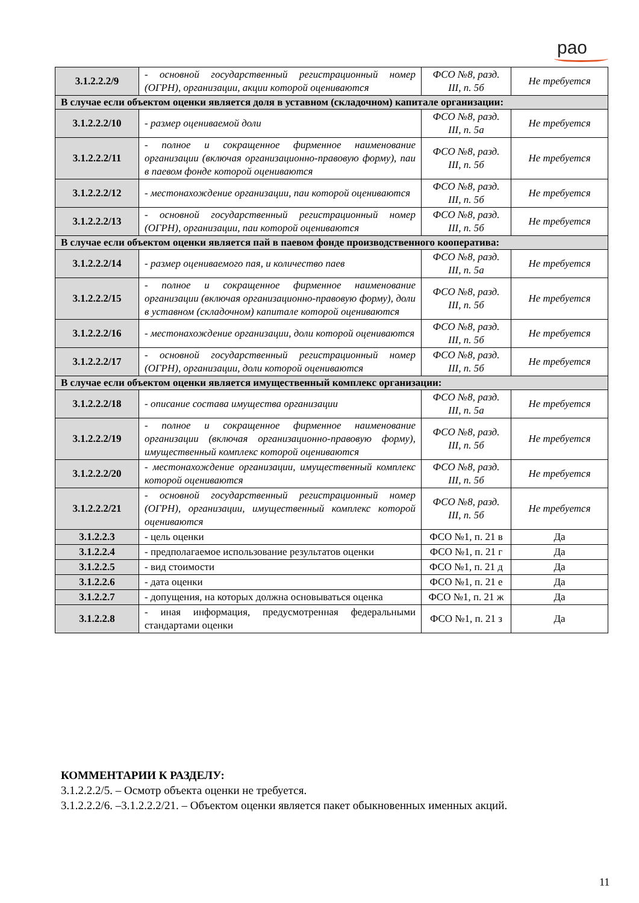рао
| 3.1.2.2.2/9 | - основной государственный регистрационный номер (ОГРН), организации, акции которой оцениваются | ФСО №8, разд. III, п. 5б | Не требуется |
| В случае если объектом оценки является доля в уставном (складочном) капитале организации: | | | |
| 3.1.2.2.2/10 | - размер оцениваемой доли | ФСО №8, разд. III, п. 5а | Не требуется |
| 3.1.2.2.2/11 | - полное и сокращенное фирменное наименование организации (включая организационно-правовую форму), паи в паевом фонде которой оцениваются | ФСО №8, разд. III, п. 5б | Не требуется |
| 3.1.2.2.2/12 | - местонахождение организации, паи которой оцениваются | ФСО №8, разд. III, п. 5б | Не требуется |
| 3.1.2.2.2/13 | - основной государственный регистрационный номер (ОГРН), организации, паи которой оцениваются | ФСО №8, разд. III, п. 5б | Не требуется |
| В случае если объектом оценки является пай в паевом фонде производственного кооператива: | | | |
| 3.1.2.2.2/14 | - размер оцениваемого пая, и количество паев | ФСО №8, разд. III, п. 5а | Не требуется |
| 3.1.2.2.2/15 | - полное и сокращенное фирменное наименование организации (включая организационно-правовую форму), доли в уставном (складочном) капитале которой оцениваются | ФСО №8, разд. III, п. 5б | Не требуется |
| 3.1.2.2.2/16 | - местонахождение организации, доли которой оцениваются | ФСО №8, разд. III, п. 5б | Не требуется |
| 3.1.2.2.2/17 | - основной государственный регистрационный номер (ОГРН), организации, доли которой оцениваются | ФСО №8, разд. III, п. 5б | Не требуется |
| В случае если объектом оценки является имущественный комплекс организации: | | | |
| 3.1.2.2.2/18 | - описание состава имущества организации | ФСО №8, разд. III, п. 5а | Не требуется |
| 3.1.2.2.2/19 | - полное и сокращенное фирменное наименование организации (включая организационно-правовую форму), имущественный комплекс которой оцениваются | ФСО №8, разд. III, п. 5б | Не требуется |
| 3.1.2.2.2/20 | - местонахождение организации, имущественный комплекс которой оцениваются | ФСО №8, разд. III, п. 5б | Не требуется |
| 3.1.2.2.2/21 | - основной государственный регистрационный номер (ОГРН), организации, имущественный комплекс которой оцениваются | ФСО №8, разд. III, п. 5б | Не требуется |
| 3.1.2.2.3 | - цель оценки | ФСО №1, п. 21 в | Да |
| 3.1.2.2.4 | - предполагаемое использование результатов оценки | ФСО №1, п. 21 г | Да |
| 3.1.2.2.5 | - вид стоимости | ФСО №1, п. 21 д | Да |
| 3.1.2.2.6 | - дата оценки | ФСО №1, п. 21 е | Да |
| 3.1.2.2.7 | - допущения, на которых должна основываться оценка | ФСО №1, п. 21 ж | Да |
| 3.1.2.2.8 | - иная информация, предусмотренная федеральными стандартами оценки | ФСО №1, п. 21 з | Да |
КОММЕНТАРИИ К РАЗДЕЛУ:
3.1.2.2.2/5. – Осмотр объекта оценки не требуется.
3.1.2.2.2/6. –3.1.2.2.2/21. – Объектом оценки является пакет обыкновенных именных акций.
11